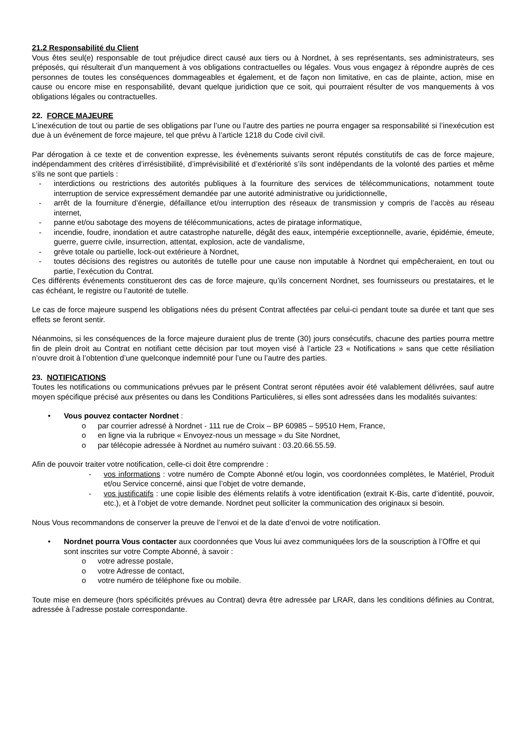21.2 Responsabilité du Client
Vous êtes seul(e) responsable de tout préjudice direct causé aux tiers ou à Nordnet, à ses représentants, ses administrateurs, ses préposés, qui résulterait d’un manquement à vos obligations contractuelles ou légales. Vous vous engagez à répondre auprès de ces personnes de toutes les conséquences dommageables et également, et de façon non limitative, en cas de plainte, action, mise en cause ou encore mise en responsabilité, devant quelque juridiction que ce soit, qui pourraient résulter de vos manquements à vos obligations légales ou contractuelles.
22. FORCE MAJEURE
L’inexécution de tout ou partie de ses obligations par l’une ou l’autre des parties ne pourra engager sa responsabilité si l’inexécution est due à un événement de force majeure, tel que prévu à l’article 1218 du Code civil civil.
Par dérogation à ce texte et de convention expresse, les évènements suivants seront réputés constitutifs de cas de force majeure, indépendamment des critères d’irrésistibilité, d’imprévisibilité et d’extériorité s’ils sont indépendants de la volonté des parties et même s’ils ne sont que partiels :
- interdictions ou restrictions des autorités publiques à la fourniture des services de télécommunications, notamment toute interruption de service expressément demandée par une autorité administrative ou juridictionnelle,
- arrêt de la fourniture d’énergie, défaillance et/ou interruption des réseaux de transmission y compris de l’accès au réseau internet,
- panne et/ou sabotage des moyens de télécommunications, actes de piratage informatique,
- incendie, foudre, inondation et autre catastrophe naturelle, dégât des eaux, intempérie exceptionnelle, avarie, épidémie, émeute, guerre, guerre civile, insurrection, attentat, explosion, acte de vandalisme,
- grève totale ou partielle, lock-out extérieure à Nordnet,
- toutes décisions des registres ou autorités de tutelle pour une cause non imputable à Nordnet qui empêcheraient, en tout ou partie, l’exécution du Contrat.
Ces différents événements constitueront des cas de force majeure, qu’ils concernent Nordnet, ses fournisseurs ou prestataires, et le cas échéant, le registre ou l’autorité de tutelle.
Le cas de force majeure suspend les obligations nées du présent Contrat affectées par celui-ci pendant toute sa durée et tant que ses effets se feront sentir.
Néanmoins, si les conséquences de la force majeure duraient plus de trente (30) jours consécutifs, chacune des parties pourra mettre fin de plein droit au Contrat en notifiant cette décision par tout moyen visé à l’article 23 « Notifications » sans que cette résiliation n’ouvre droit à l’obtention d’une quelconque indemnité pour l’une ou l’autre des parties.
23. NOTIFICATIONS
Toutes les notifications ou communications prévues par le présent Contrat seront réputées avoir été valablement délivrées, sauf autre moyen spécifique précisé aux présentes ou dans les Conditions Particulières, si elles sont adressées dans les modalités suivantes:
• Vous pouvez contacter Nordnet :
o par courrier adressé à Nordnet - 111 rue de Croix – BP 60985 – 59510 Hem, France,
o en ligne via la rubrique « Envoyez-nous un message » du Site Nordnet,
o par télécopie adressée à Nordnet au numéro suivant : 03.20.66.55.59.
Afin de pouvoir traiter votre notification, celle-ci doit être comprendre :
- vos informations : votre numéro de Compte Abonné et/ou login, vos coordonnées complètes, le Matériel, Produit et/ou Service concerné, ainsi que l’objet de votre demande,
- vos justificatifs : une copie lisible des éléments relatifs à votre identification (extrait K-Bis, carte d’identité, pouvoir, etc.), et à l’objet de votre demande. Nordnet peut solliciter la communication des originaux si besoin.
Nous Vous recommandons de conserver la preuve de l’envoi et de la date d’envoi de votre notification.
• Nordnet pourra Vous contacter aux coordonnées que Vous lui avez communiquées lors de la souscription à l’Offre et qui sont inscrites sur votre Compte Abonné, à savoir :
o votre adresse postale,
o votre Adresse de contact,
o votre numéro de téléphone fixe ou mobile.
Toute mise en demeure (hors spécificités prévues au Contrat) devra être adressée par LRAR, dans les conditions définies au Contrat, adressée à l’adresse postale correspondante.